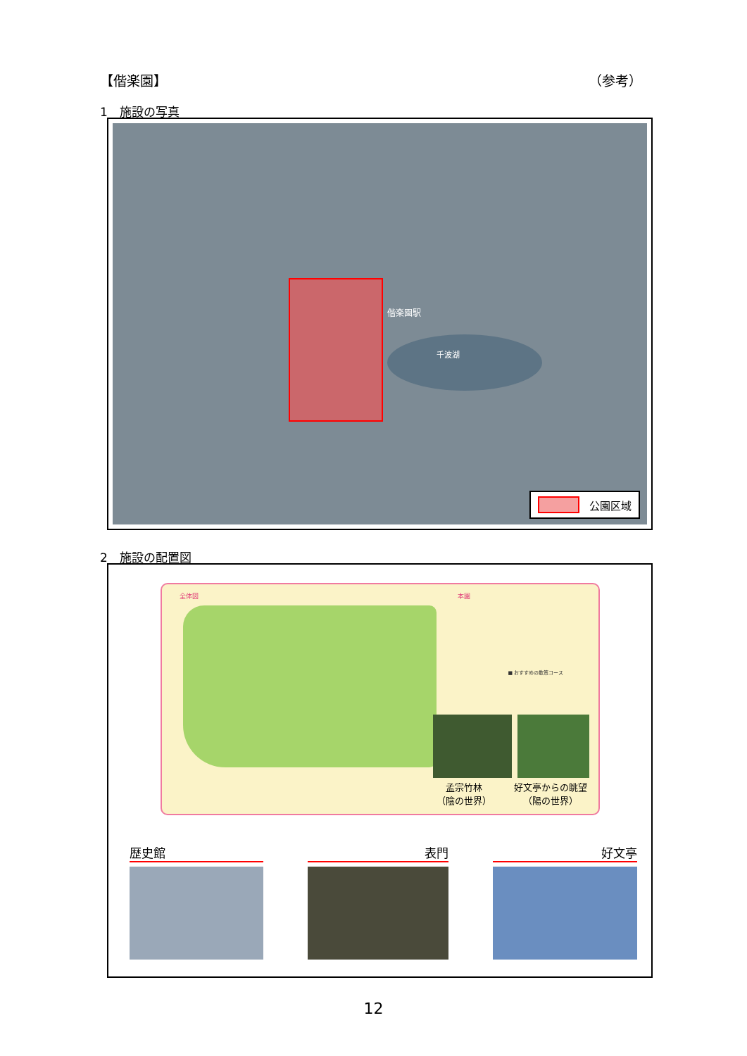【偕楽園】 （参考）
1　施設の写真
千波湖
偕楽園駅
公園区域
2　施設の配置図
全体図 本園
■ おすすめの散策コース
孟宗竹林
（陰の世界）
好文亭からの眺望
（陽の世界）
歴史館 表門 好文亭
12